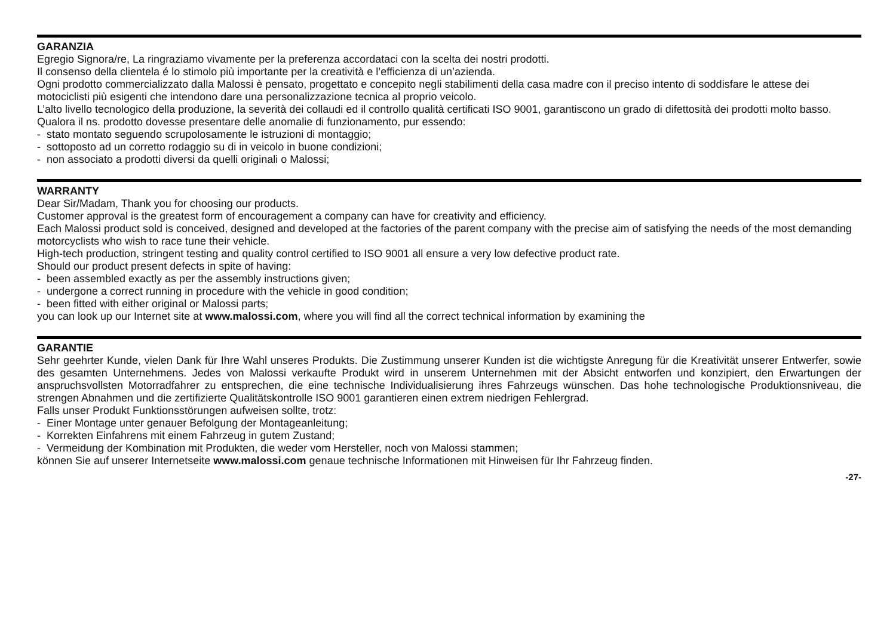GARANZIA
Egregio Signora/re, La ringraziamo vivamente per la preferenza accordataci con la scelta dei nostri prodotti.
Il consenso della clientela é lo stimolo più importante per la creatività e l’efficienza di un’azienda.
Ogni prodotto commercializzato dalla Malossi è pensato, progettato e concepito negli stabilimenti della casa madre con il preciso intento di soddisfare le attese dei motociclisti più esigenti che intendono dare una personalizzazione tecnica al proprio veicolo.
L’alto livello tecnologico della produzione, la severità dei collaudi ed il controllo qualità certificati ISO 9001, garantiscono un grado di difettosità dei prodotti molto basso.
Qualora il ns. prodotto dovesse presentare delle anomalie di funzionamento, pur essendo:
- stato montato seguendo scrupolosamente le istruzioni di montaggio;
- sottoposto ad un corretto rodaggio su di in veicolo in buone condizioni;
- non associato a prodotti diversi da quelli originali o Malossi;
WARRANTY
Dear Sir/Madam, Thank you for choosing our products.
Customer approval is the greatest form of encouragement a company can have for creativity and efficiency.
Each Malossi product sold is conceived, designed and developed at the factories of the parent company with the precise aim of satisfying the needs of the most demanding motorcyclists who wish to race tune their vehicle.
High-tech production, stringent testing and quality control certified to ISO 9001 all ensure a very low defective product rate.
Should our product present defects in spite of having:
- been assembled exactly as per the assembly instructions given;
- undergone a correct running in procedure with the vehicle in good condition;
- been fitted with either original or Malossi parts;
you can look up our Internet site at www.malossi.com, where you will find all the correct technical information by examining the
GARANTIE
Sehr geehrter Kunde, vielen Dank für Ihre Wahl unseres Produkts. Die Zustimmung unserer Kunden ist die wichtigste Anregung für die Kreativität unserer Entwerfer, sowie des gesamten Unternehmens. Jedes von Malossi verkaufte Produkt wird in unserem Unternehmen mit der Absicht entworfen und konzipiert, den Erwartungen der anspruchsvollsten Motorradfahrer zu entsprechen, die eine technische Individualisierung ihres Fahrzeugs wünschen. Das hohe technologische Produktionsniveau, die strengen Abnahmen und die zertifizierte Qualitätskontrolle ISO 9001 garantieren einen extrem niedrigen Fehlergrad.
Falls unser Produkt Funktionsstörungen aufweisen sollte, trotz:
- Einer Montage unter genauer Befolgung der Montageanleitung;
- Korrekten Einfahrens mit einem Fahrzeug in gutem Zustand;
- Vermeidung der Kombination mit Produkten, die weder vom Hersteller, noch von Malossi stammen;
können Sie auf unserer Internetseite www.malossi.com genaue technische Informationen mit Hinweisen für Ihr Fahrzeug finden.
-27-